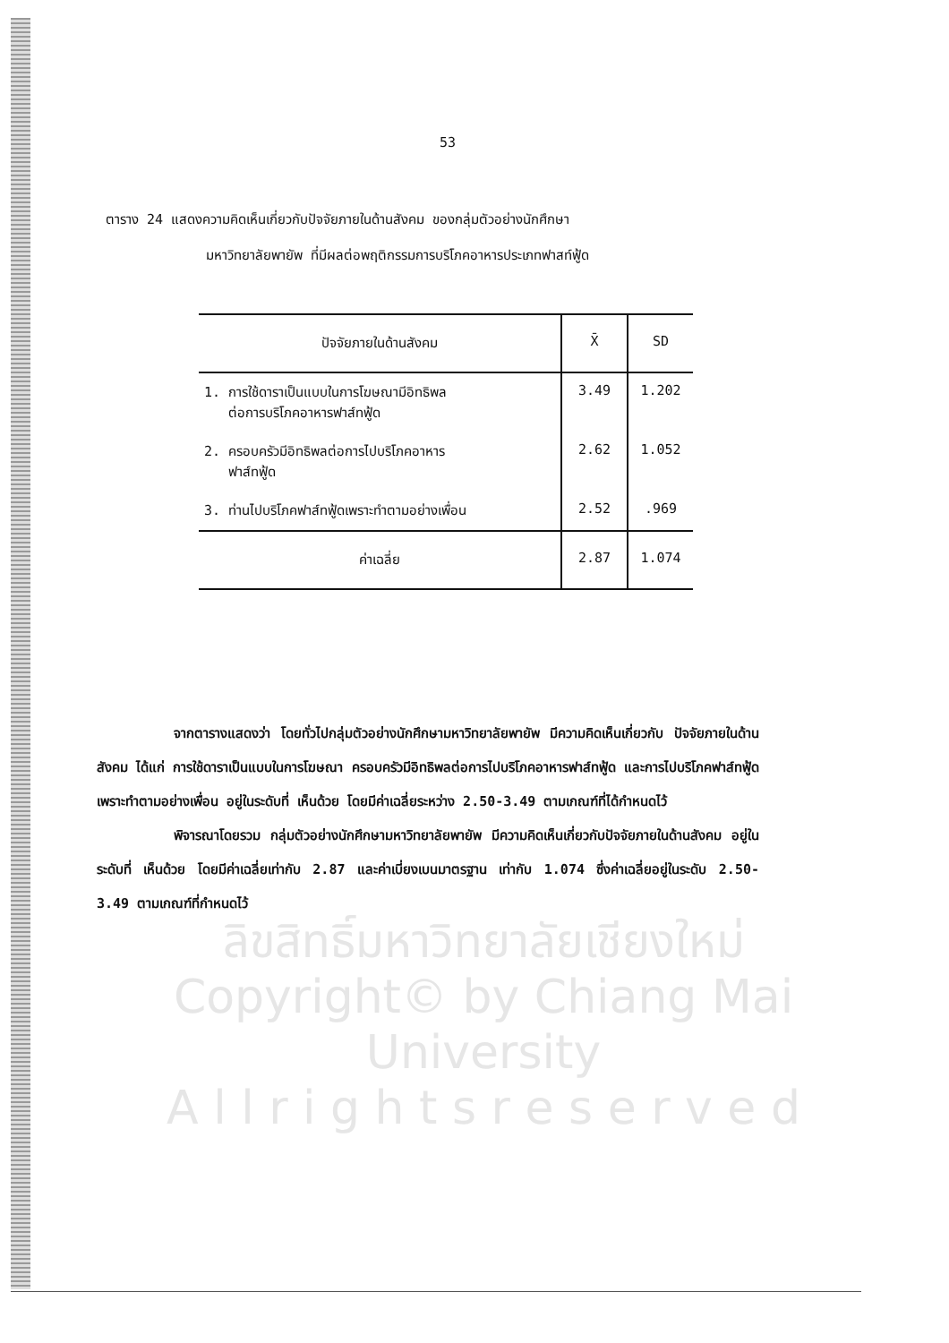53
ตาราง 24 แสดงความคิดเห็นเกี่ยวกับปัจจัยภายในด้านสังคม ของกลุ่มตัวอย่างนักศึกษา
มหาวิทยาลัยพายัพ ที่มีผลต่อพฤติกรรมการบริโภคอาหารประเภทฟาสท์ฟู้ด
| ปัจจัยภายในด้านสังคม | X̄ | SD |
| --- | --- | --- |
| 1. การใช้ดาราเป็นแบบในการโฆษณามีอิทธิพล ต่อการบริโภคอาหารฟาส์ทฟู้ด | 3.49 | 1.202 |
| 2. ครอบครัวมีอิทธิพลต่อการไปบริโภคอาหาร ฟาส์ทฟู้ด | 2.62 | 1.052 |
| 3. ท่านไปบริโภคฟาส์ทฟู้ดเพราะทำตามอย่างเพื่อน | 2.52 | .969 |
| ค่าเฉลี่ย | 2.87 | 1.074 |
จากตารางแสดงว่า โดยทั่วไปกลุ่มตัวอย่างนักศึกษามหาวิทยาลัยพายัพ มีความคิดเห็นเกี่ยวกับ ปัจจัยภายในด้านสังคม ได้แก่ การใช้ดาราเป็นแบบในการโฆษณา ครอบครัวมีอิทธิพลต่อการไปบริโภคอาหารฟาส์ทฟู้ด และการไปบริโภคฟาส์ทฟู้ดเพราะทำตามอย่างเพื่อน อยู่ในระดับที่ เห็นด้วย โดยมีค่าเฉลี่ยระหว่าง 2.50-3.49 ตามเกณฑ์ที่ได้กำหนดไว้
พิจารณาโดยรวม กลุ่มตัวอย่างนักศึกษามหาวิทยาลัยพายัพ มีความคิดเห็นเกี่ยวกับปัจจัยภายในด้านสังคม อยู่ในระดับที่ เห็นด้วย โดยมีค่าเฉลี่ยเท่ากับ 2.87 และค่าเบี่ยงเบนมาตรฐาน เท่ากับ 1.074 ซึ่งค่าเฉลี่ยอยู่ในระดับ 2.50-3.49 ตามเกณฑ์ที่กำหนดไว้
ลิขสิทธิ์มหาวิทยาลัยเชียงใหม่
Copyright© by Chiang Mai University
A l l r i g h t s r e s e r v e d